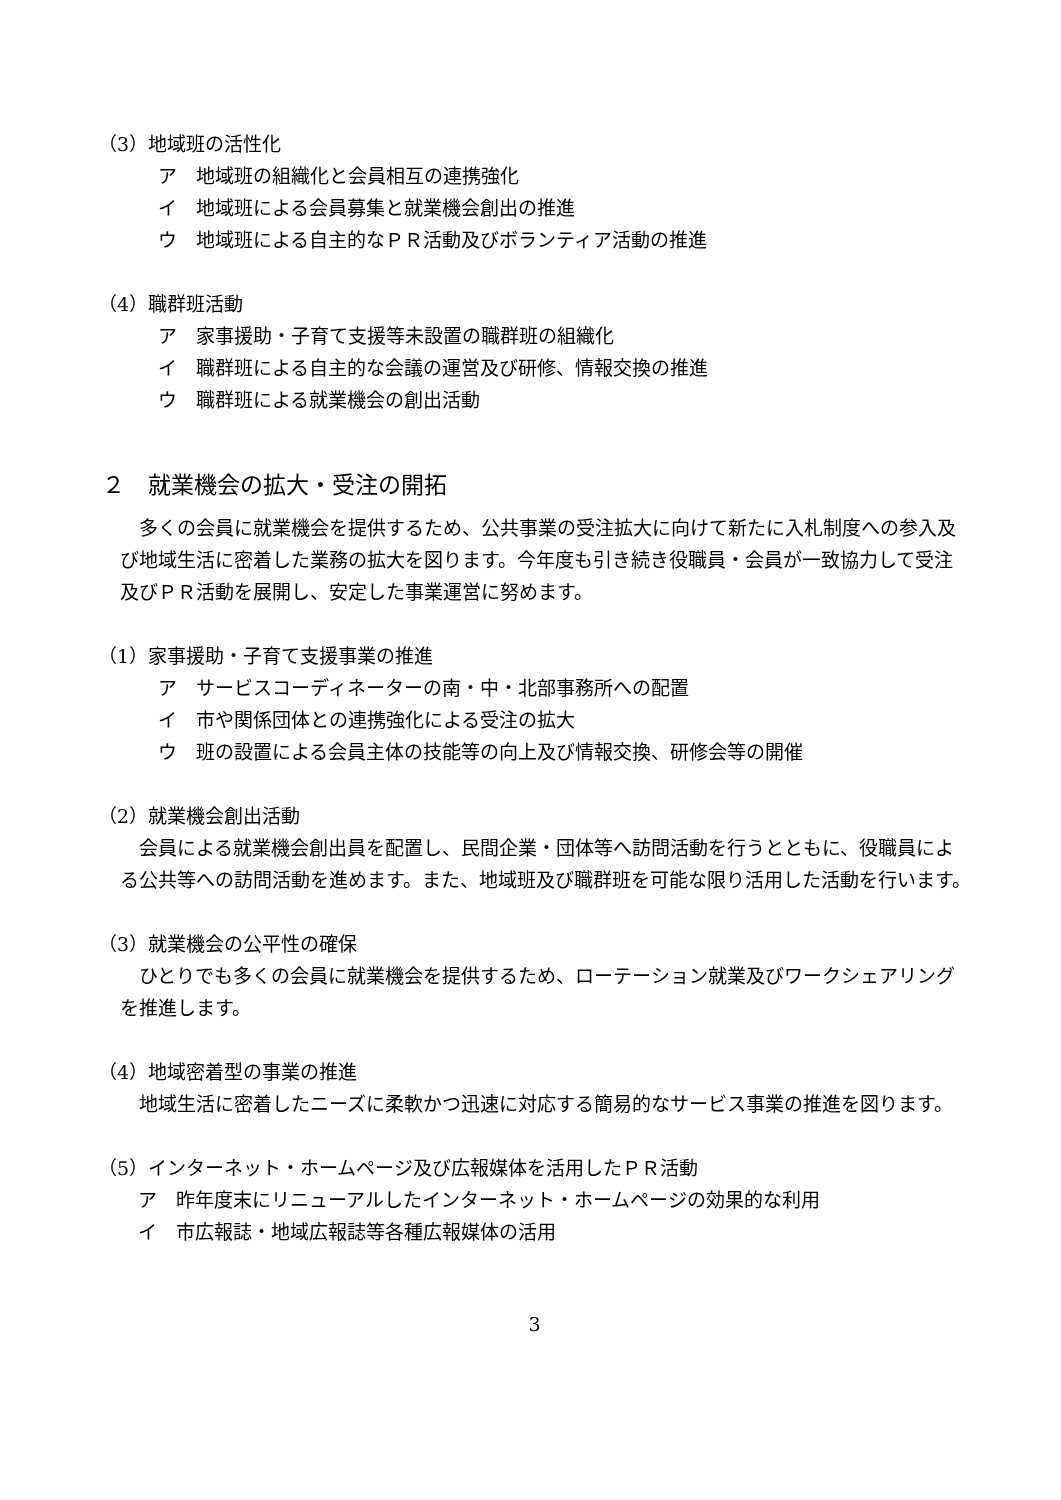（3）地域班の活性化
ア　地域班の組織化と会員相互の連携強化
イ　地域班による会員募集と就業機会創出の推進
ウ　地域班による自主的なＰＲ活動及びボランティア活動の推進
（4）職群班活動
ア　家事援助・子育て支援等未設置の職群班の組織化
イ　職群班による自主的な会議の運営及び研修、情報交換の推進
ウ　職群班による就業機会の創出活動
２　就業機会の拡大・受注の開拓
　多くの会員に就業機会を提供するため、公共事業の受注拡大に向けて新たに入札制度への参入及び地域生活に密着した業務の拡大を図ります。今年度も引き続き役職員・会員が一致協力して受注及びＰＲ活動を展開し、安定した事業運営に努めます。
（1）家事援助・子育て支援事業の推進
ア　サービスコーディネーターの南・中・北部事務所への配置
イ　市や関係団体との連携強化による受注の拡大
ウ　班の設置による会員主体の技能等の向上及び情報交換、研修会等の開催
（2）就業機会創出活動
　会員による就業機会創出員を配置し、民間企業・団体等へ訪問活動を行うとともに、役職員による公共等への訪問活動を進めます。また、地域班及び職群班を可能な限り活用した活動を行います。
（3）就業機会の公平性の確保
　ひとりでも多くの会員に就業機会を提供するため、ローテーション就業及びワークシェアリングを推進します。
（4）地域密着型の事業の推進
　地域生活に密着したニーズに柔軟かつ迅速に対応する簡易的なサービス事業の推進を図ります。
（5）インターネット・ホームページ及び広報媒体を活用したＰＲ活動
ア　昨年度末にリニューアルしたインターネット・ホームページの効果的な利用
イ　市広報誌・地域広報誌等各種広報媒体の活用
3